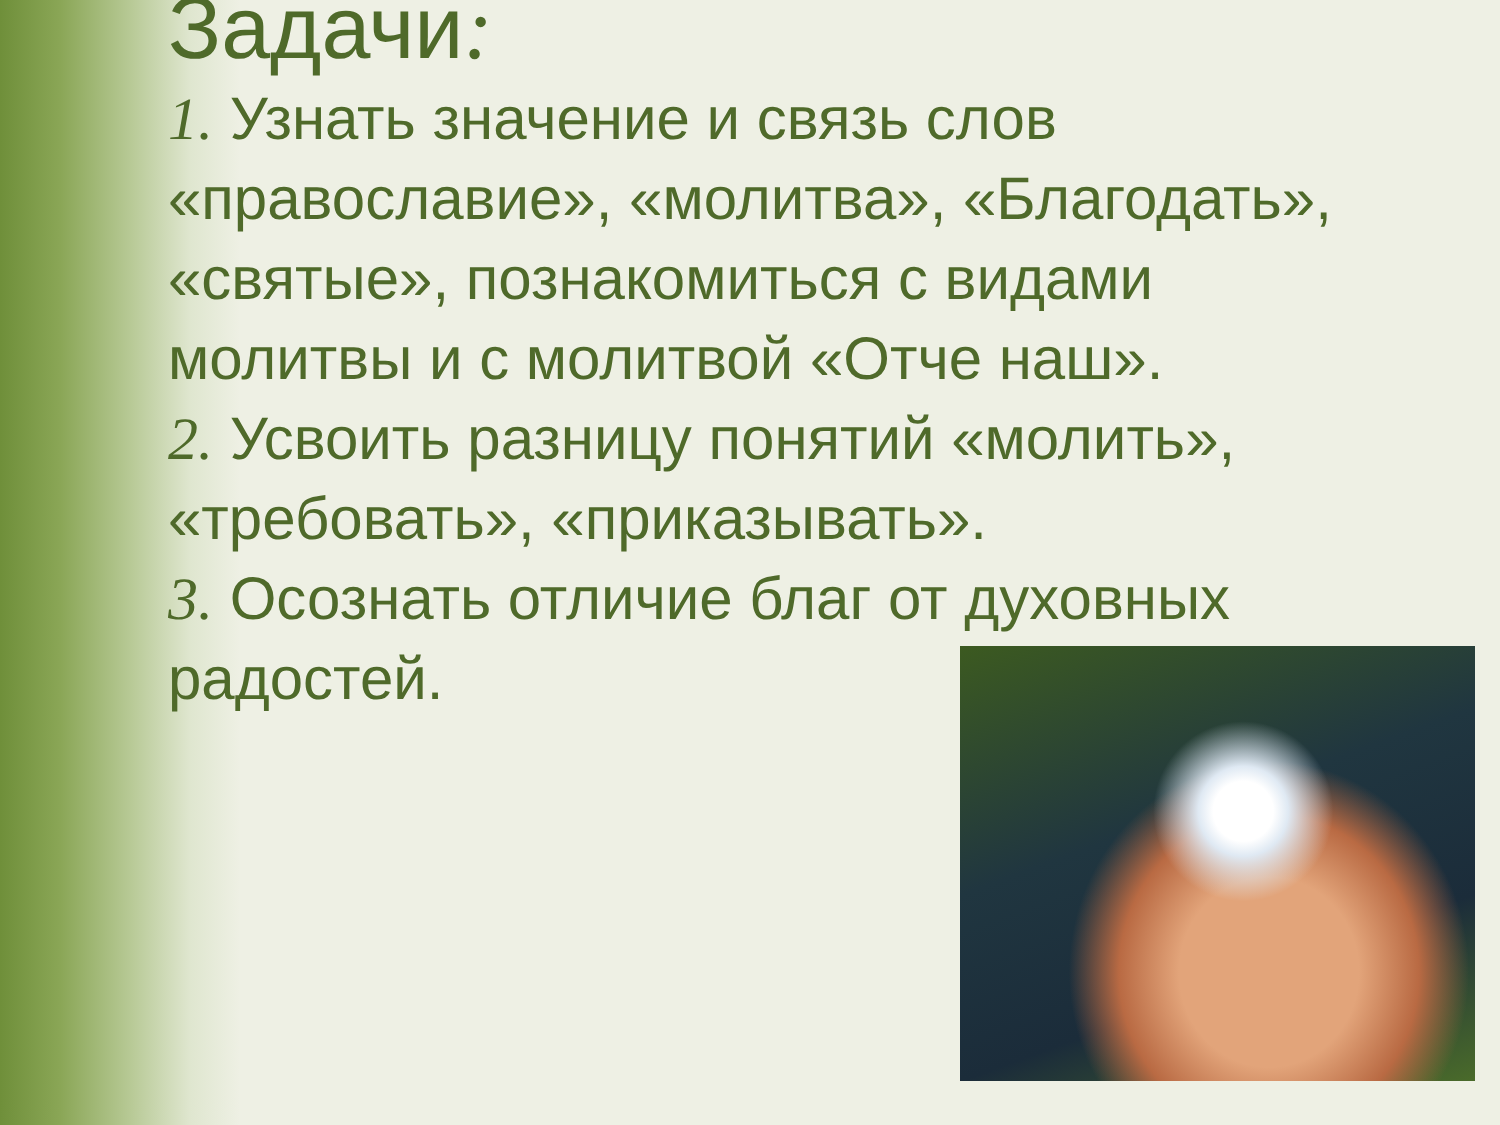Задачи:
1. Узнать значение и связь слов «православие», «молитва», «Благодать», «святые», познакомиться с видами молитвы и с молитвой «Отче наш».
2. Усвоить разницу понятий «молить», «требовать», «приказывать».
3. Осознать отличие благ от духовных радостей.